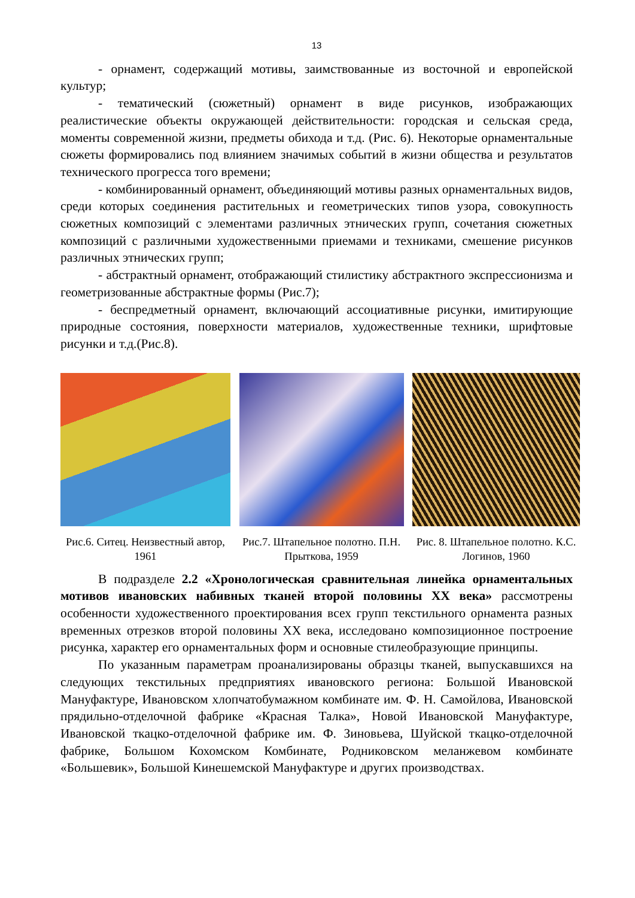13
- орнамент, содержащий мотивы, заимствованные из восточной и европейской культур;
- тематический (сюжетный) орнамент в виде рисунков, изображающих реалистические объекты окружающей действительности: городская и сельская среда, моменты современной жизни, предметы обихода и т.д. (Рис. 6). Некоторые орнаментальные сюжеты формировались под влиянием значимых событий в жизни общества и результатов технического прогресса того времени;
- комбинированный орнамент, объединяющий мотивы разных орнаментальных видов, среди которых соединения растительных и геометрических типов узора, совокупность сюжетных композиций с элементами различных этнических групп, сочетания сюжетных композиций с различными художественными приемами и техниками, смешение рисунков различных этнических групп;
- абстрактный орнамент, отображающий стилистику абстрактного экспрессионизма и геометризованные абстрактные формы (Рис.7);
- беспредметный орнамент, включающий ассоциативные рисунки, имитирующие природные состояния, поверхности материалов, художественные техники, шрифтовые рисунки и т.д.(Рис.8).
Рис.6. Ситец. Неизвестный автор, 1961
Рис.7. Штапельное полотно. П.Н. Прыткова, 1959
Рис. 8. Штапельное полотно. К.С. Логинов, 1960
В подразделе 2.2 «Хронологическая сравнительная линейка орнаментальных мотивов ивановских набивных тканей второй половины XX века» рассмотрены особенности художественного проектирования всех групп текстильного орнамента разных временных отрезков второй половины XX века, исследовано композиционное построение рисунка, характер его орнаментальных форм и основные стилеобразующие принципы.
По указанным параметрам проанализированы образцы тканей, выпускавшихся на следующих текстильных предприятиях ивановского региона: Большой Ивановской Мануфактуре, Ивановском хлопчатобумажном комбинате им. Ф. Н. Самойлова, Ивановской прядильно-отделочной фабрике «Красная Талка», Новой Ивановской Мануфактуре, Ивановской ткацко-отделочной фабрике им. Ф. Зиновьева, Шуйской ткацко-отделочной фабрике, Большом Кохомском Комбинате, Родниковском меланжевом комбинате «Большевик», Большой Кинешемской Мануфактуре и других производствах.